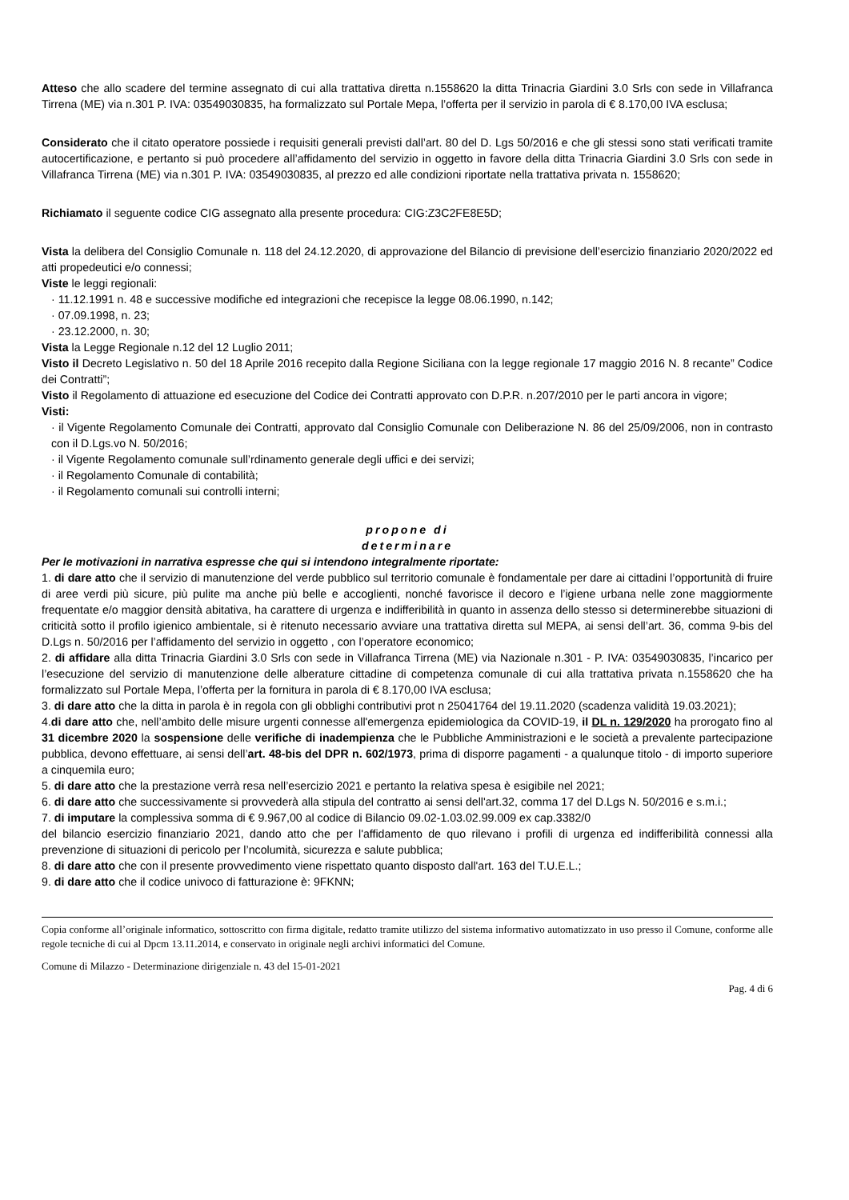Atteso che allo scadere del termine assegnato di cui alla trattativa diretta n.1558620 la ditta Trinacria Giardini 3.0 Srls con sede in Villafranca Tirrena (ME) via n.301 P. IVA: 03549030835, ha formalizzato sul Portale Mepa, l’offerta per il servizio in parola di € 8.170,00 IVA esclusa;
Considerato che il citato operatore possiede i requisiti generali previsti dall’art. 80 del D. Lgs 50/2016 e che gli stessi sono stati verificati tramite autocertificazione, e pertanto si può procedere all’affidamento del servizio in oggetto in favore della ditta Trinacria Giardini 3.0 Srls con sede in Villafranca Tirrena (ME) via n.301 P. IVA: 03549030835, al prezzo ed alle condizioni riportate nella trattativa privata n. 1558620;
Richiamato il seguente codice CIG assegnato alla presente procedura: CIG:Z3C2FE8E5D;
Vista la delibera del Consiglio Comunale n. 118 del 24.12.2020, di approvazione del Bilancio di previsione dell’esercizio finanziario 2020/2022 ed atti propedeutici e/o connessi;
Viste le leggi regionali:
· 11.12.1991 n. 48 e successive modifiche ed integrazioni che recepisce la legge 08.06.1990, n.142;
· 07.09.1998, n. 23;
· 23.12.2000, n. 30;
Vista la Legge Regionale n.12 del 12 Luglio 2011;
Visto il Decreto Legislativo n. 50 del 18 Aprile 2016 recepito dalla Regione Siciliana con la legge regionale 17 maggio 2016 N. 8 recante” Codice dei Contratti”;
Visto il Regolamento di attuazione ed esecuzione del Codice dei Contratti approvato con D.P.R. n.207/2010 per le parti ancora in vigore;
Visti:
· il Vigente Regolamento Comunale dei Contratti, approvato dal Consiglio Comunale con Deliberazione N. 86 del 25/09/2006, non in contrasto con il D.Lgs.vo N. 50/2016;
· il Vigente Regolamento comunale sull’rdinamento generale degli uffici e dei servizi;
· il Regolamento Comunale di contabilità;
· il Regolamento comunali sui controlli interni;
propone di
determinare
Per le motivazioni in narrativa espresse che qui si intendono integralmente riportate:
1. di dare atto che il servizio di manutenzione del verde pubblico sul territorio comunale è fondamentale per dare ai cittadini l’opportunità di fruire di aree verdi più sicure, più pulite ma anche più belle e accoglienti, nonché favorisce il decoro e l’igiene urbana nelle zone maggiormente frequentate e/o maggior densità abitativa, ha carattere di urgenza e indifferibilità in quanto in assenza dello stesso si determinerebbe situazioni di criticità sotto il profilo igienico ambientale, si è ritenuto necessario avviare una trattativa diretta sul MEPA, ai sensi dell’art. 36, comma 9-bis del D.Lgs n. 50/2016 per l’affidamento del servizio in oggetto , con l’operatore economico;
2. di affidare alla ditta Trinacria Giardini 3.0 Srls con sede in Villafranca Tirrena (ME) via Nazionale n.301 - P. IVA: 03549030835, l’incarico per l’esecuzione del servizio di manutenzione delle alberature cittadine di competenza comunale di cui alla trattativa privata n.1558620 che ha formalizzato sul Portale Mepa, l’offerta per la fornitura in parola di € 8.170,00 IVA esclusa;
3. di dare atto che la ditta in parola è in regola con gli obblighi contributivi prot n 25041764 del 19.11.2020 (scadenza validità 19.03.2021);
4.di dare atto che, nell’ambito delle misure urgenti connesse all'emergenza epidemiologica da COVID-19, il DL n. 129/2020 ha prorogato fino al 31 dicembre 2020 la sospensione delle verifiche di inadempienza che le Pubbliche Amministrazioni e le società a prevalente partecipazione pubblica, devono effettuare, ai sensi dell’art. 48-bis del DPR n. 602/1973, prima di disporre pagamenti - a qualunque titolo - di importo superiore a cinquemila euro;
5. di dare atto che la prestazione verrà resa nell’esercizio 2021 e pertanto la relativa spesa è esigibile nel 2021;
6. di dare atto che successivamente si provvederà alla stipula del contratto ai sensi dell'art.32, comma 17 del D.Lgs N. 50/2016 e s.m.i.;
7. di imputare la complessiva somma di € 9.967,00 al codice di Bilancio 09.02-1.03.02.99.009 ex cap.3382/0
del bilancio esercizio finanziario 2021, dando atto che per l'affidamento de quo rilevano i profili di urgenza ed indifferibilità connessi alla prevenzione di situazioni di pericolo per l’ncolumità, sicurezza e salute pubblica;
8. di dare atto che con il presente provvedimento viene rispettato quanto disposto dall'art. 163 del T.U.E.L.;
9. di dare atto che il codice univoco di fatturazione è: 9FKNN;
Copia conforme all’originale informatico, sottoscritto con firma digitale, redatto tramite utilizzo del sistema informativo automatizzato in uso presso il Comune, conforme alle regole tecniche di cui al Dpcm 13.11.2014, e conservato in originale negli archivi informatici del Comune.
Comune di Milazzo - Determinazione dirigenziale n. 43 del 15-01-2021
Pag. 4 di 6